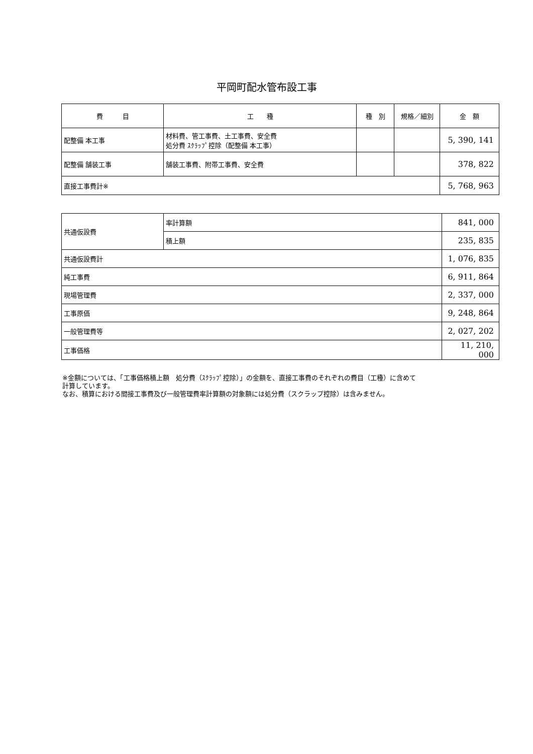平岡町配水管布設工事
| 費 目 | 工 種 | 種 別 | 規格／細別 | 金 額 |
| --- | --- | --- | --- | --- |
| 配整備 本工事 | 材料費、管工事費、土工事費、安全費 処分費 ｽｸﾗｯﾌﾟ控除（配整備 本工事） | | | 5, 390, 141 |
| 配整備 舗装工事 | 舗装工事費、附帯工事費、安全費 | | | 378, 822 |
| 直接工事費計※ | | | | 5, 768, 963 |
| 共通仮設費 | 率計算額 | 841, 000 |
| | 積上額 | 235, 835 |
| 共通仮設費計 | | 1, 076, 835 |
| 純工事費 | | 6, 911, 864 |
| 現場管理費 | | 2, 337, 000 |
| 工事原価 | | 9, 248, 864 |
| 一般管理費等 | | 2, 027, 202 |
| 工事価格 | | 11, 210, 000 |
※金額については、「工事価格積上額　処分費（ｽｸﾗｯﾌﾟ控除）」の金額を、直接工事費のそれぞれの費目（工種）に含めて
計算しています。
なお、積算における間接工事費及び一般管理費率計算額の対象額には処分費（スクラップ控除）は含みません。